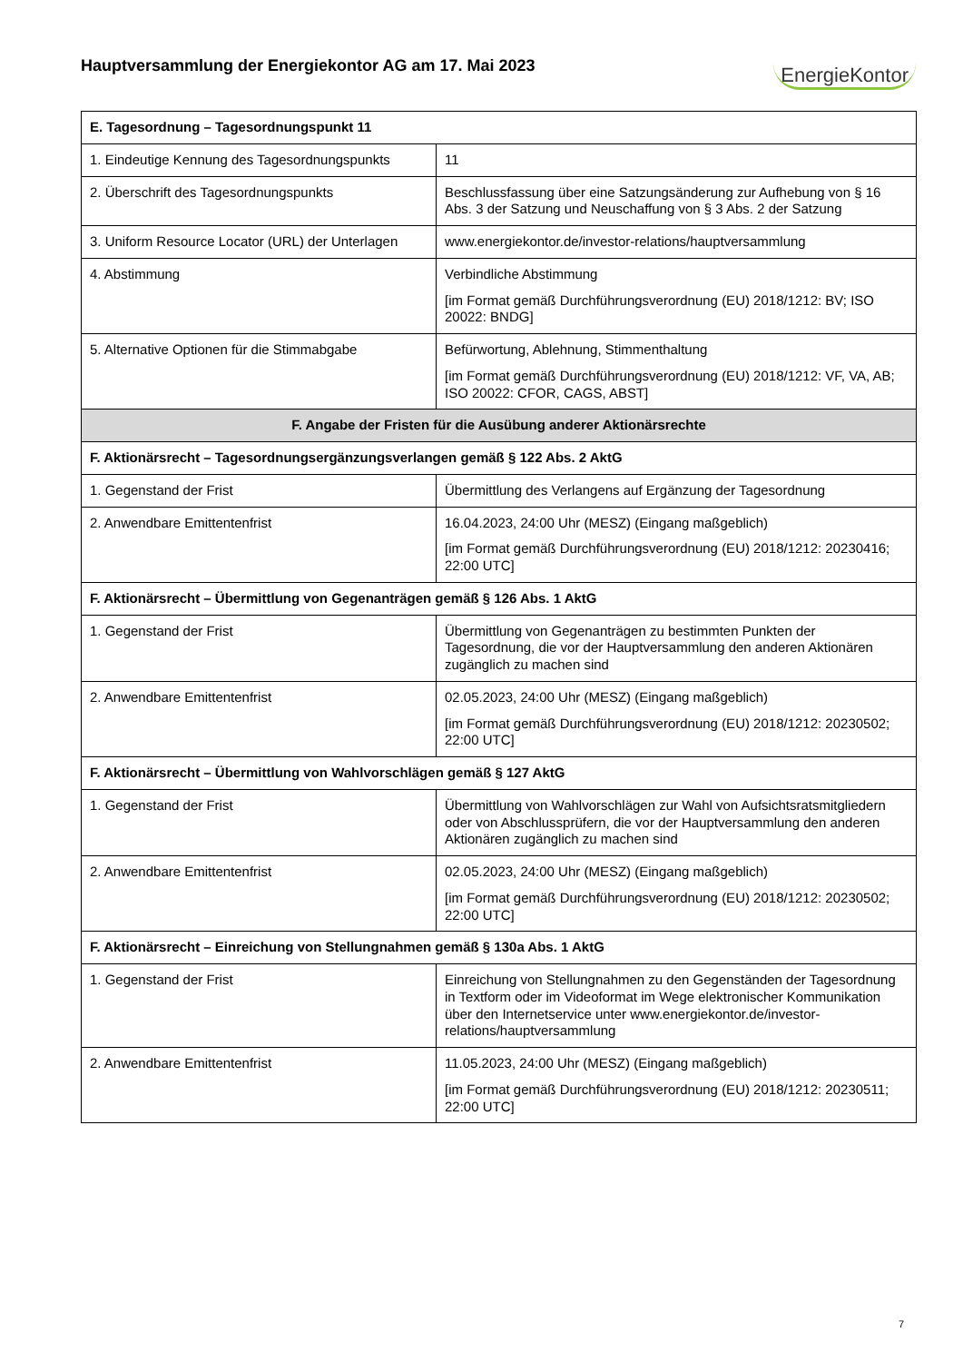Hauptversammlung der Energiekontor AG am 17. Mai 2023
EnergieKontor
| E. Tagesordnung – Tagesordnungspunkt 11 | |
| --- | --- |
| 1. Eindeutige Kennung des Tagesordnungspunkts | 11 |
| 2. Überschrift des Tagesordnungspunkts | Beschlussfassung über eine Satzungsänderung zur Aufhebung von § 16 Abs. 3 der Satzung und Neuschaffung von § 3 Abs. 2 der Satzung |
| 3. Uniform Resource Locator (URL) der Unterlagen | www.energiekontor.de/investor-relations/hauptversammlung |
| 4. Abstimmung | Verbindliche Abstimmung [im Format gemäß Durchführungsverordnung (EU) 2018/1212: BV; ISO 20022: BNDG] |
| 5. Alternative Optionen für die Stimmabgabe | Befürwortung, Ablehnung, Stimmenthaltung [im Format gemäß Durchführungsverordnung (EU) 2018/1212: VF, VA, AB; ISO 20022: CFOR, CAGS, ABST] |
| F. Angabe der Fristen für die Ausübung anderer Aktionärsrechte | |
| F. Aktionärsrecht – Tagesordnungsergänzungsverlangen gemäß § 122 Abs. 2 AktG | |
| 1. Gegenstand der Frist | Übermittlung des Verlangens auf Ergänzung der Tagesordnung |
| 2. Anwendbare Emittentenfrist | 16.04.2023, 24:00 Uhr (MESZ) (Eingang maßgeblich) [im Format gemäß Durchführungsverordnung (EU) 2018/1212: 20230416; 22:00 UTC] |
| F. Aktionärsrecht – Übermittlung von Gegenanträgen gemäß § 126 Abs. 1 AktG | |
| 1. Gegenstand der Frist | Übermittlung von Gegenanträgen zu bestimmten Punkten der Tagesordnung, die vor der Hauptversammlung den anderen Aktionären zugänglich zu machen sind |
| 2. Anwendbare Emittentenfrist | 02.05.2023, 24:00 Uhr (MESZ) (Eingang maßgeblich) [im Format gemäß Durchführungsverordnung (EU) 2018/1212: 20230502; 22:00 UTC] |
| F. Aktionärsrecht – Übermittlung von Wahlvorschlägen gemäß § 127 AktG | |
| 1. Gegenstand der Frist | Übermittlung von Wahlvorschlägen zur Wahl von Aufsichtsratsmitgliedern oder von Abschlussprüfern, die vor der Hauptversammlung den anderen Aktionären zugänglich zu machen sind |
| 2. Anwendbare Emittentenfrist | 02.05.2023, 24:00 Uhr (MESZ) (Eingang maßgeblich) [im Format gemäß Durchführungsverordnung (EU) 2018/1212: 20230502; 22:00 UTC] |
| F. Aktionärsrecht – Einreichung von Stellungnahmen gemäß § 130a Abs. 1 AktG | |
| 1. Gegenstand der Frist | Einreichung von Stellungnahmen zu den Gegenständen der Tagesordnung in Textform oder im Videoformat im Wege elektronischer Kommunikation über den Internetservice unter www.energiekontor.de/investor-relations/hauptversammlung |
| 2. Anwendbare Emittentenfrist | 11.05.2023, 24:00 Uhr (MESZ) (Eingang maßgeblich) [im Format gemäß Durchführungsverordnung (EU) 2018/1212: 20230511; 22:00 UTC] |
7